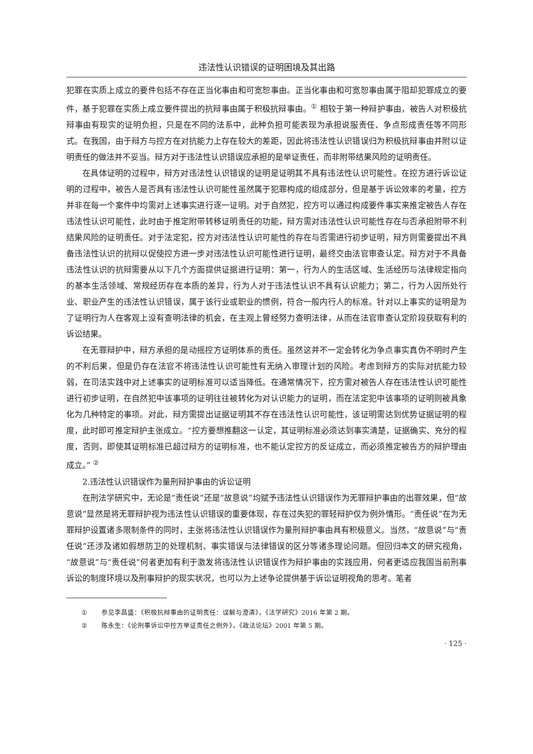违法性认识错误的证明困境及其出路
犯罪在实质上成立的要件包括不存在正当化事由和可宽恕事由。正当化事由和可宽恕事由属于阻却犯罪成立的要件，基于犯罪在实质上成立要件提出的抗辩事由属于积极抗辩事由。<sup>①</sup> 相较于第一种辩护事由，被告人对积极抗辩事由有现实的证明负担，只是在不同的法系中，此种负担可能表现为承担说服责任、争点形成责任等不同形式。在我国，由于辩方与控方在对抗能力上存在较大的差距，因此将违法性认识错误归为积极抗辩事由并附以证明责任的做法并不妥当。辩方对于违法性认识错误应承担的是举证责任，而非附带结果风险的证明责任。
在具体证明的过程中，辩方对违法性认识错误的证明是证明其不具有违法性认识可能性。在控方进行诉讼证明的过程中，被告人是否具有违法性认识可能性虽然属于犯罪构成的组成部分，但是基于诉讼效率的考量，控方并非在每一个案件中均需对上述事实进行逐一证明。对于自然犯，控方可以通过构成要件事实来推定被告人存在违法性认识可能性，此时由于推定附带转移证明责任的功能，辩方需对违法性认识可能性存在与否承担附带不利结果风险的证明责任。对于法定犯，控方对违法性认识可能性的存在与否需进行初步证明，辩方则需要提出不具备违法性认识的抗辩以促使控方进一步对违法性认识可能性进行证明，最终交由法官审查认定。辩方对于不具备违法性认识的抗辩需要从以下几个方面提供证据进行证明：第一，行为人的生活区域、生活经历与法律规定指向的基本生活领域、常规经历存在本质的差异，行为人对于违法性认识不具有认识能力；第二，行为人因所处行业、职业产生的违法性认识错误，属于该行业或职业的惯例，符合一般内行人的标准。针对以上事实的证明是为了证明行为人在客观上没有查明法律的机会，在主观上曾经努力查明法律，从而在法官审查认定阶段获取有利的诉讼结果。
在无罪辩护中，辩方承担的是动摇控方证明体系的责任。虽然这并不一定会转化为争点事实真伪不明时产生的不利后果，但是仍存在法官不将违法性认识可能性有无纳入审理计划的风险。考虑到辩方的实际对抗能力较弱，在司法实践中对上述事实的证明标准可以适当降低。在通常情况下，控方需对被告人存在违法性认识可能性进行初步证明，在自然犯中该事项的证明往往被转化为对认识能力的证明，而在法定犯中该事项的证明则被具象化为几种特定的事项。对此，辩方需提出证据证明其不存在违法性认识可能性，该证明需达到优势证据证明的程度，此时即可推定辩护主张成立。“控方要想推翻这一认定，其证明标准必须达到事实清楚，证据确实、充分的程度，否则，即使其证明标准已超过辩方的证明标准，也不能认定控方的反证成立，而必须推定被告方的辩护理由成立。” <sup>②</sup>
2.违法性认识错误作为量刑辩护事由的诉讼证明
在刑法学研究中，无论是“责任说”还是“故意说”均赋予违法性认识错误作为无罪辩护事由的出罪效果，但“故意说”显然是将无罪辩护视为违法性认识错误的重要体现，存在过失犯的罪轻辩护仅为例外情形。“责任说”在为无罪辩护设置诸多限制条件的同时，主张将违法性认识错误作为量刑辩护事由具有积极意义。当然，“故意说”与“责任说”还涉及诸如假想防卫的处理机制、事实错误与法律错误的区分等诸多理论问题。但回归本文的研究视角，“故意说”与“责任说”何者更加有利于激发将违法性认识错误作为辩护事由的实践应用，何者更适应我国当前刑事诉讼的制度环境以及刑事辩护的现实状况，也可以为上述争论提供基于诉讼证明视角的思考。笔者
① 参见李昌盛：《积极抗辩事由的证明责任：误解与澄清》，《法学研究》2016 年第 2 期。
② 陈永生：《论刑事诉讼中控方举证责任之例外》，《政法论坛》2001 年第 5 期。
· 125 ·